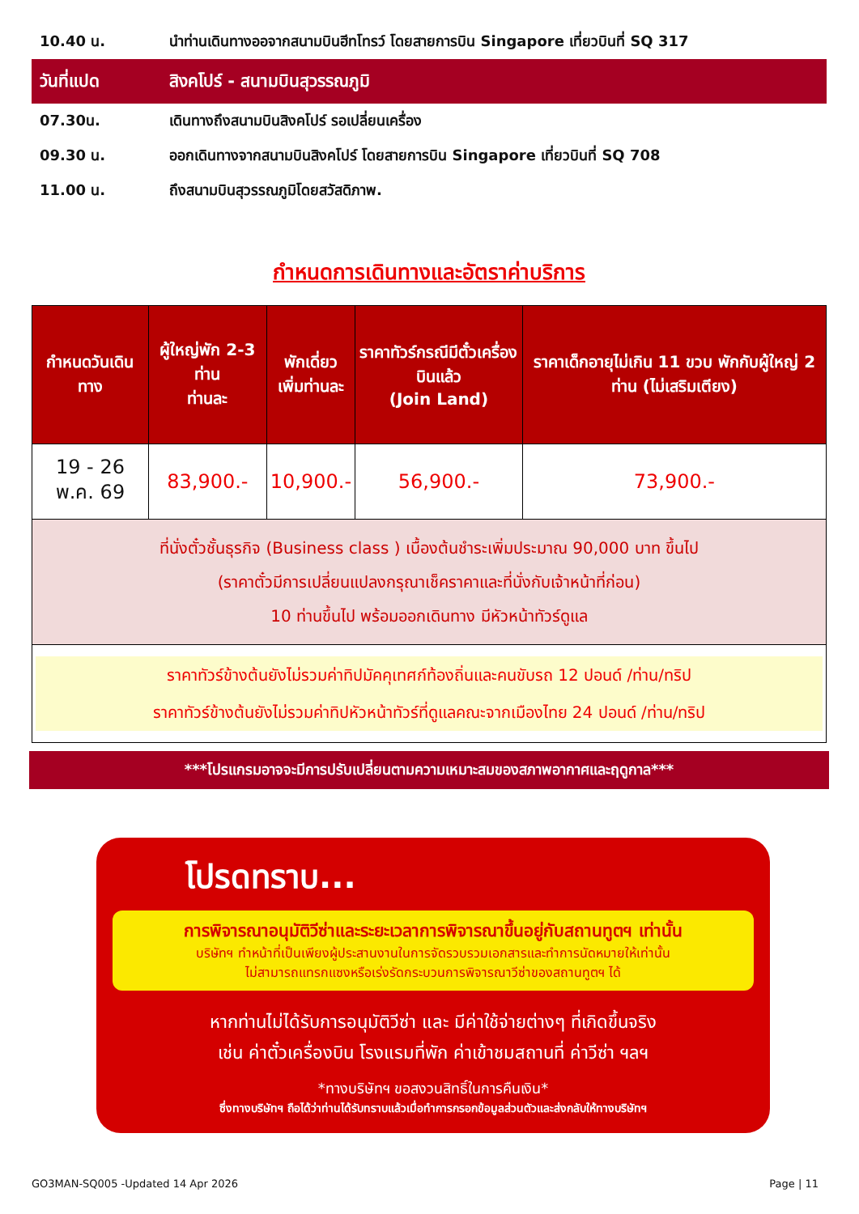10.40 น. นำท่านเดินทางออจากสนามบินฮีทโทรว์ โดยสายการบิน Singapore เที่ยวบินที่ SQ 317
วันที่แปด สิงคโปร์ - สนามบินสุวรรณภูมิ
07.30น. เดินทางถึงสนามบินสิงคโปร์ รอเปลี่ยนเครื่อง
09.30 น. ออกเดินทางจากสนามบินสิงคโปร์ โดยสายการบิน Singapore เที่ยวบินที่ SQ 708
11.00 น. ถึงสนามบินสุวรรณภูมิโดยสวัสดิภาพ.
กำหนดการเดินทางและอัตราค่าบริการ
| กำหนดวันเดินทาง | ผู้ใหญ่พัก 2-3 ท่าน ท่านละ | พักเดี่ยว เพิ่มท่านละ | ราคาทัวร์กรณีมีตั๋วเครื่องบินแล้ว (Join Land) | ราคาเด็กอายุไม่เกิน 11 ขวบ พักกับผู้ใหญ่ 2 ท่าน (ไม่เสริมเตียง) |
| --- | --- | --- | --- | --- |
| 19 - 26 พ.ค. 69 | 83,900.- | 10,900.- | 56,900.- | 73,900.- |
| ที่นั่งตั๋วชั้นธุรกิจ (Business class ) เบื้องต้นชำระเพิ่มประมาณ 90,000 บาท ขึ้นไป (ราคาตั๋วมีการเปลี่ยนแปลงกรุณาเช็คราคาและที่นั่งกับเจ้าหน้าที่ก่อน) 10 ท่านขึ้นไป พร้อมออกเดินทาง มีหัวหน้าทัวร์ดูแล | | | | |
| ราคาทัวร์ข้างต้นยังไม่รวมค่าทิปมัคคุเทศก์ท้องถิ่นและคนขับรถ 12 ปอนด์ /ท่าน/ทริป ราคาทัวร์ข้างต้นยังไม่รวมค่าทิปหัวหน้าทัวร์ที่ดูแลคณะจากเมืองไทย 24 ปอนด์ /ท่าน/ทริป | | | | |
***โปรแกรมอาจจะมีการปรับเปลี่ยนตามความเหมาะสมของสภาพอากาศและฤดูกาล***
โปรดทราบ...
การพิจารณาอนุมัติวีซ่าและระยะเวลาการพิจารณาขึ้นอยู่กับสถานทูตฯ เท่านั้น
บริษัทฯ ทำหน้าที่เป็นเพียงผู้ประสานงานในการจัดรวบรวมเอกสารและทำการนัดหมายให้เท่านั้น
ไม่สามารถแทรกแซงหรือเร่งรัดกระบวนการพิจารณาวีซ่าของสถานทูตฯ ได้
หากท่านไม่ได้รับการอนุมัติวีซ่า และ มีค่าใช้จ่ายต่างๆ ที่เกิดขึ้นจริง
เช่น ค่าตั๋วเครื่องบิน โรงแรมที่พัก ค่าเข้าชมสถานที่ ค่าวีซ่า ฯลฯ
*ทางบริษัทฯ ขอสงวนสิทธิ์ในการคืนเงิน*
ซึ่งทางบริษัทฯ ถือได้ว่าท่านได้รับทราบแล้วเมื่อทำการกรอกข้อมูลส่วนตัวและส่งกลับให้ทางบริษัทฯ
GO3MAN-SQ005 -Updated 14 Apr 2026 Page | 11